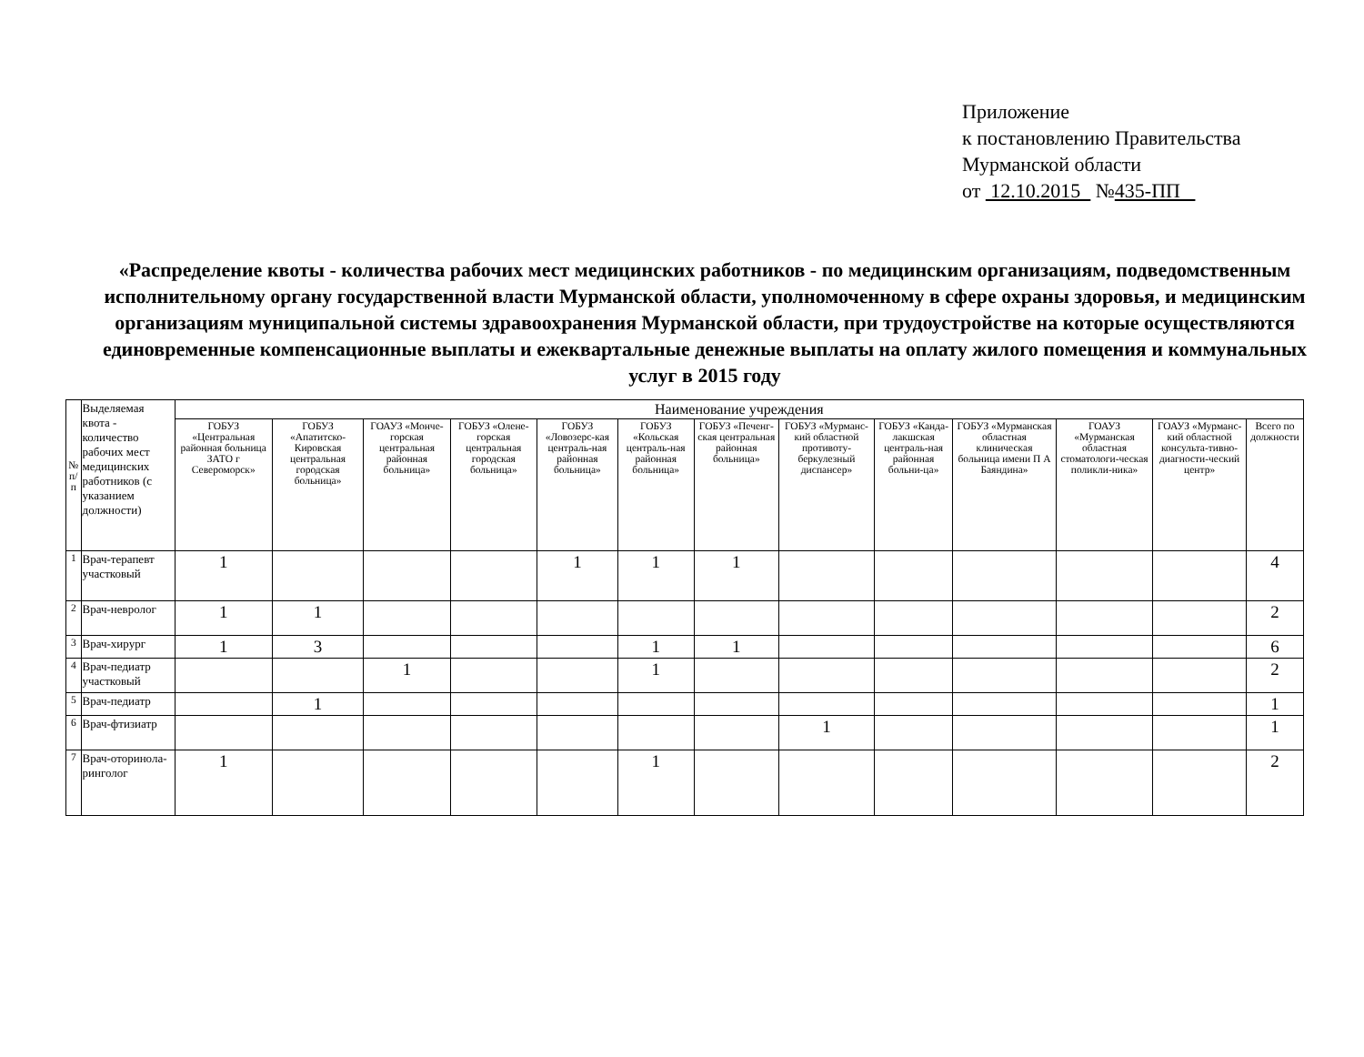Приложение
к постановлению Правительства
Мурманской области
от 12.10.2015 №435-ПП
«Распределение квоты - количества рабочих мест медицинских работников - по медицинским организациям, подведомственным исполнительному органу государственной власти Мурманской области, уполномоченному в сфере охраны здоровья, и медицинским организациям муниципальной системы здравоохранения Мурманской области, при трудоустройстве на которые осуществляются единовременные компенсационные выплаты и ежеквартальные денежные выплаты на оплату жилого помещения и коммунальных услуг в 2015 году
| № п/п | Выделяемая квота - количество рабочих мест медицинских работников (с указанием должности) | Наименование учреждения | | | | | | | | | | | | |
| --- | --- | --- | --- | --- | --- | --- | --- | --- | --- | --- | --- | --- | --- | --- |
| | | ГОБУЗ «Центральная районная больница ЗАТО г Североморск» | ГОБУЗ «Апатитско-Кировская центральная городская больница» | ГОАУЗ «Монче-горская центральная районная больница» | ГОБУЗ «Олене-горская центральная городская больница» | ГОБУЗ «Ловозерс-кая централь-ная районная больница» | ГОБУЗ «Кольская централь-ная районная больница» | ГОБУЗ «Печенг-ская центральная районная больница» | ГОБУЗ «Мурманс-кий областной противоту-беркулезный диспансер» | ГОБУЗ «Канда-лакшская централь-ная районная больни-ца» | ГОБУЗ «Мурманская областная клиническая больница имени П А Баяндина» | ГОАУЗ «Мурманская областная стоматологи-ческая поликли-ника» | ГОАУЗ «Мурманс-кий областной консульта-тивно-диагности-ческий центр» | Всего по должности |
| 1 | Врач-терапевт участковый | 1 | | | | 1 | 1 | 1 | | | | | | 4 |
| 2 | Врач-невролог | 1 | 1 | | | | | | | | | | | 2 |
| 3 | Врач-хирург | 1 | 3 | | | | 1 | 1 | | | | | | 6 |
| 4 | Врач-педиатр участковый | | | 1 | | | 1 | | | | | | | 2 |
| 5 | Врач-педиатр | | 1 | | | | | | | | | | | 1 |
| 6 | Врач-фтизиатр | | | | | | | | 1 | | | | | 1 |
| 7 | Врач-оторинола-ринголог | 1 | | | | | 1 | | | | | | | 2 |